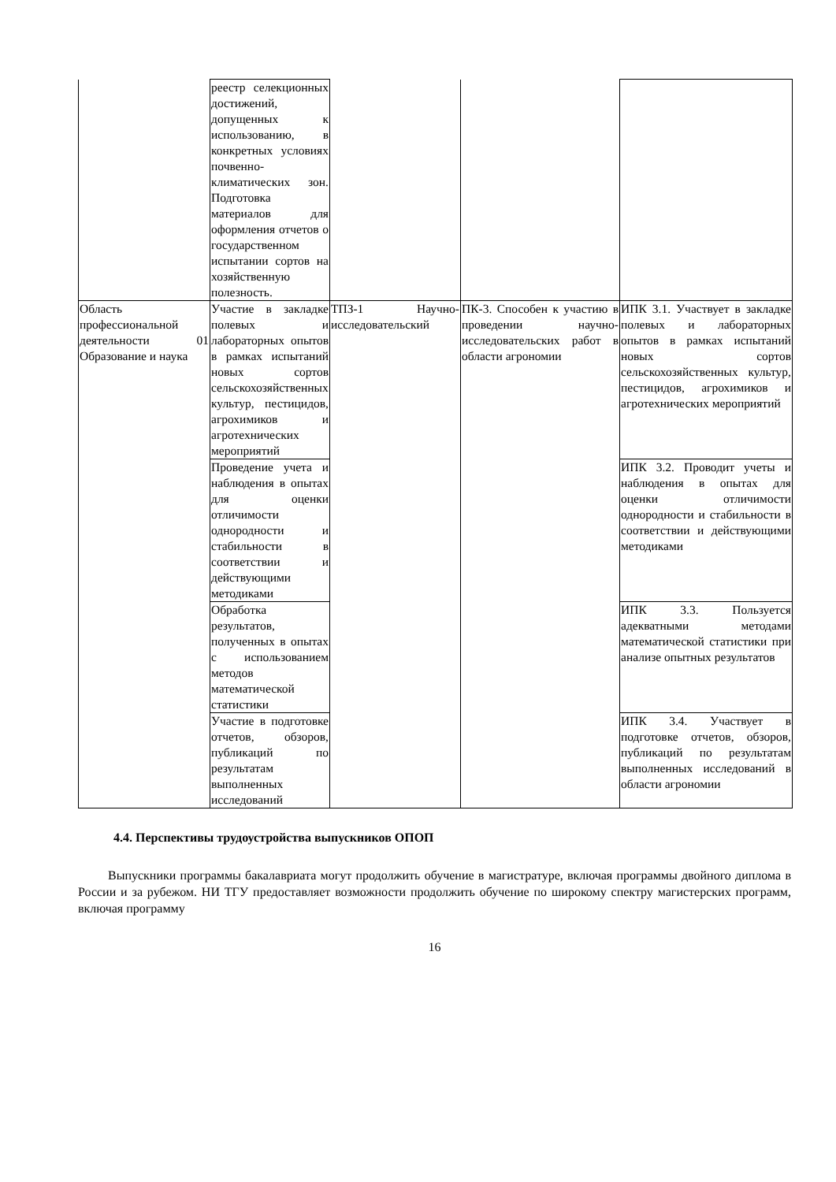| | реестр селекционных достижений, допущенных к использованию, в конкретных условиях почвенно-климатических зон. Подготовка материалов для оформления отчетов о государственном испытании сортов на хозяйственную полезность. | | | |
| Область профессиональной деятельности 01 Образование и наука | Участие в закладке полевых и лабораторных опытов в рамках испытаний новых сортов сельскохозяйственных культур, пестицидов, агрохимиков и агротехнических мероприятий | ТПЗ-1 Научно-исследовательский | ПК-3. Способен к участию в проведении научно-исследовательских работ в области агрономии | ИПК 3.1. Участвует в закладке полевых и лабораторных опытов в рамках испытаний новых сортов сельскохозяйственных культур, пестицидов, агрохимиков и агротехнических мероприятий |
| | Проведение учета и наблюдения в опытах для оценки отличимости однородности и стабильности в соответствии и действующими методиками | | | ИПК 3.2. Проводит учеты и наблюдения в опытах для оценки отличимости однородности и стабильности в соответствии и действующими методиками |
| | Обработка результатов, полученных в опытах с использованием методов математической статистики | | | ИПК 3.3. Пользуется адекватными методами математической статистики при анализе опытных результатов |
| | Участие в подготовке отчетов, обзоров, публикаций по результатам выполненных исследований | | | ИПК 3.4. Участвует в подготовке отчетов, обзоров, публикаций по результатам выполненных исследований в области агрономии |
4.4. Перспективы трудоустройства выпускников ОПОП
Выпускники программы бакалавриата могут продолжить обучение в магистратуре, включая программы двойного диплома в России и за рубежом. НИ ТГУ предоставляет возможности продолжить обучение по широкому спектру магистерских программ, включая программу
16